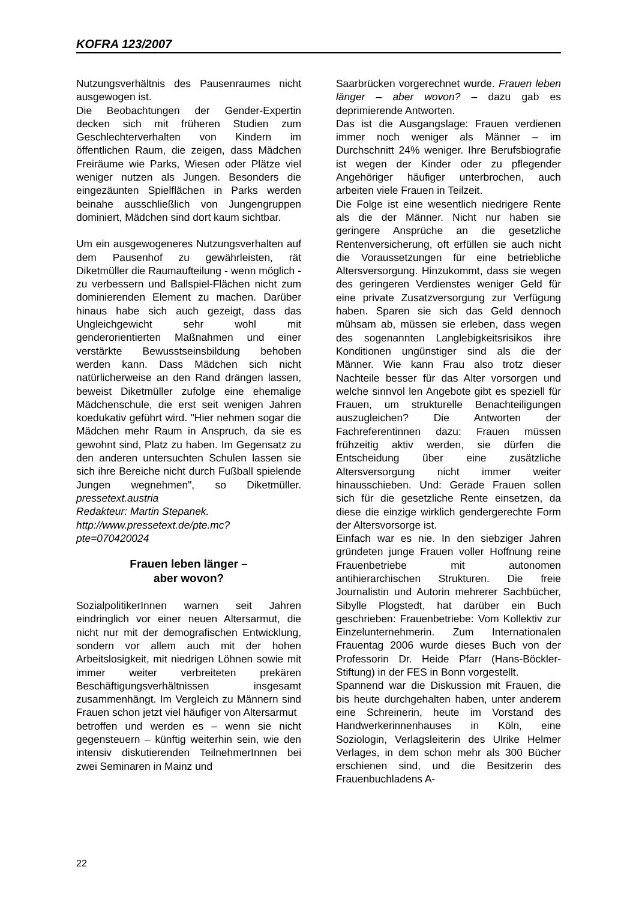KOFRA 123/2007
Nutzungsverhältnis des Pausenraumes nicht ausgewogen ist.
Die Beobachtungen der Gender-Expertin decken sich mit früheren Studien zum Geschlechterverhalten von Kindern im öffentlichen Raum, die zeigen, dass Mädchen Freiräume wie Parks, Wiesen oder Plätze viel weniger nutzen als Jungen. Besonders die eingezäunten Spielflächen in Parks werden beinahe ausschließlich von Jungengruppen dominiert, Mädchen sind dort kaum sichtbar.
Um ein ausgewogeneres Nutzungsverhalten auf dem Pausenhof zu gewährleisten, rät Diketmüller die Raumaufteilung - wenn möglich - zu verbessern und Ballspiel-Flächen nicht zum dominierenden Element zu machen. Darüber hinaus habe sich auch gezeigt, dass das Ungleichgewicht sehr wohl mit genderorientierten Maßnahmen und einer verstärkte Bewusstseinsbildung behoben werden kann. Dass Mädchen sich nicht natürlicherweise an den Rand drängen lassen, beweist Diketmüller zufolge eine ehemalige Mädchenschule, die erst seit wenigen Jahren koedukativ geführt wird. "Hier nehmen sogar die Mädchen mehr Raum in Anspruch, da sie es gewohnt sind, Platz zu haben. Im Gegensatz zu den anderen untersuchten Schulen lassen sie sich ihre Bereiche nicht durch Fußball spielende Jungen wegnehmen", so Diketmüller. pressetext.austria
Redakteur: Martin Stepanek.
http://www.pressetext.de/pte.mc?pte=070420024
Frauen leben länger –
aber wovon?
SozialpolitikerInnen warnen seit Jahren eindringlich vor einer neuen Altersarmut, die nicht nur mit der demografischen Entwicklung, sondern vor allem auch mit der hohen Arbeitslosigkeit, mit niedrigen Löhnen sowie mit immer weiter verbreiteten prekären Beschäftigungsverhältnissen insgesamt zusammenhängt. Im Vergleich zu Männern sind Frauen schon jetzt viel häufiger von Altersarmut
betroffen und werden es – wenn sie nicht gegensteuern – künftig weiterhin sein, wie den intensiv diskutierenden TeilnehmerInnen bei zwei Seminaren in Mainz und
Saarbrücken vorgerechnet wurde. Frauen leben länger – aber wovon? – dazu gab es deprimierende Antworten.
Das ist die Ausgangslage: Frauen verdienen immer noch weniger als Männer – im Durchschnitt 24% weniger. Ihre Berufsbiografie ist wegen der Kinder oder zu pflegender Angehöriger häufiger unterbrochen, auch arbeiten viele Frauen in Teilzeit.
Die Folge ist eine wesentlich niedrigere Rente als die der Männer. Nicht nur haben sie geringere Ansprüche an die gesetzliche Rentenversicherung, oft erfüllen sie auch nicht die Voraussetzungen für eine betriebliche Altersversorgung. Hinzukommt, dass sie wegen des geringeren Verdienstes weniger Geld für eine private Zusatzversorgung zur Verfügung haben. Sparen sie sich das Geld dennoch mühsam ab, müssen sie erleben, dass wegen des sogenannten Langlebigkeitsrisikos ihre Konditionen ungünstiger sind als die der Männer. Wie kann Frau also trotz dieser Nachteile besser für das Alter vorsorgen und welche sinnvol len Angebote gibt es speziell für Frauen, um strukturelle Benachteiligungen auszugleichen? Die Antworten der Fachreferentinnen dazu: Frauen müssen frühzeitig aktiv werden, sie dürfen die Entscheidung über eine zusätzliche Altersversorgung nicht immer weiter hinausschieben. Und: Gerade Frauen sollen sich für die gesetzliche Rente einsetzen, da diese die einzige wirklich gendergerechte Form der Altersvorsorge ist.
Einfach war es nie. In den siebziger Jahren gründeten junge Frauen voller Hoffnung reine Frauenbetriebe mit autonomen antihierarchischen Strukturen. Die freie Journalistin und Autorin mehrerer Sachbücher, Sibylle Plogstedt, hat darüber ein Buch geschrieben: Frauenbetriebe: Vom Kollektiv zur Einzelunternehmerin. Zum Internationalen Frauentag 2006 wurde dieses Buch von der Professorin Dr. Heide Pfarr (Hans-Böckler- Stiftung) in der FES in Bonn vorgestellt.
Spannend war die Diskussion mit Frauen, die bis heute durchgehalten haben, unter anderem eine Schreinerin, heute im Vorstand des Handwerkerinnenhauses in Köln, eine Soziologin, Verlagsleiterin des Ulrike Helmer Verlages, in dem schon mehr als 300 Bücher erschienen sind, und die Besitzerin des Frauenbuchladens A-
22